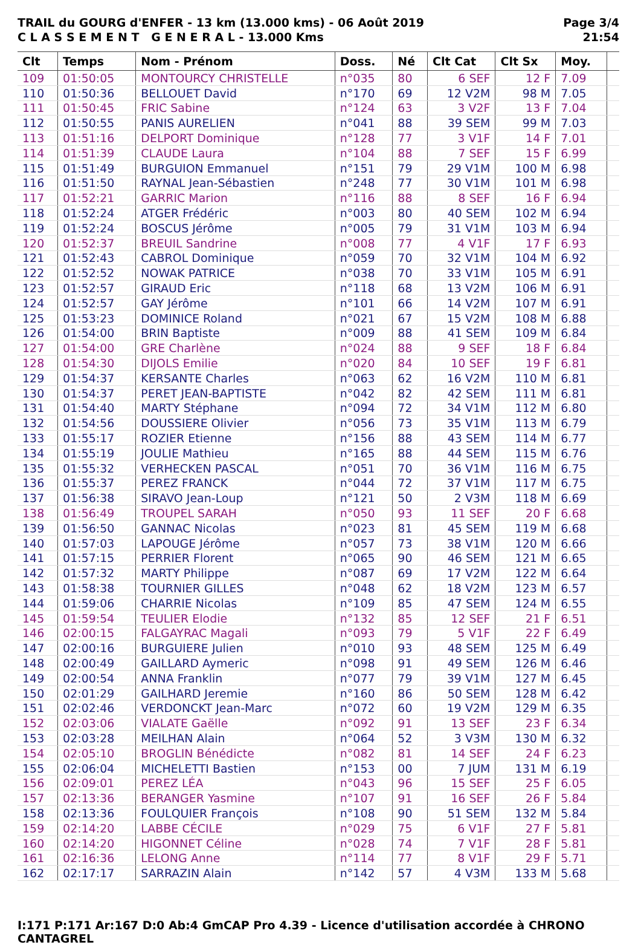TRAIL du GOURG d'ENFER - 13 km (13.000 kms) - 06 Août 2019
C L A S S E M E N T G E N E R A L - 13.000 Kms
Page 3/4
21:54
| Clt | Temps | Nom - Prénom | Doss. | Né | Clt Cat | Clt Sx | Moy. | |
| --- | --- | --- | --- | --- | --- | --- | --- | --- |
| 109 | 01:50:05 | MONTOURCY CHRISTELLE | n°035 | 80 | 6 SEF | 12 F | 7.09 | |
| 110 | 01:50:36 | BELLOUET David | n°170 | 69 | 12 V2M | 98 M | 7.05 | |
| 111 | 01:50:45 | FRIC Sabine | n°124 | 63 | 3 V2F | 13 F | 7.04 | |
| 112 | 01:50:55 | PANIS AURELIEN | n°041 | 88 | 39 SEM | 99 M | 7.03 | |
| 113 | 01:51:16 | DELPORT Dominique | n°128 | 77 | 3 V1F | 14 F | 7.01 | |
| 114 | 01:51:39 | CLAUDE Laura | n°104 | 88 | 7 SEF | 15 F | 6.99 | |
| 115 | 01:51:49 | BURGUION Emmanuel | n°151 | 79 | 29 V1M | 100 M | 6.98 | |
| 116 | 01:51:50 | RAYNAL Jean-Sébastien | n°248 | 77 | 30 V1M | 101 M | 6.98 | |
| 117 | 01:52:21 | GARRIC Marion | n°116 | 88 | 8 SEF | 16 F | 6.94 | |
| 118 | 01:52:24 | ATGER Frédéric | n°003 | 80 | 40 SEM | 102 M | 6.94 | |
| 119 | 01:52:24 | BOSCUS Jérôme | n°005 | 79 | 31 V1M | 103 M | 6.94 | |
| 120 | 01:52:37 | BREUIL Sandrine | n°008 | 77 | 4 V1F | 17 F | 6.93 | |
| 121 | 01:52:43 | CABROL Dominique | n°059 | 70 | 32 V1M | 104 M | 6.92 | |
| 122 | 01:52:52 | NOWAK PATRICE | n°038 | 70 | 33 V1M | 105 M | 6.91 | |
| 123 | 01:52:57 | GIRAUD Eric | n°118 | 68 | 13 V2M | 106 M | 6.91 | |
| 124 | 01:52:57 | GAY Jérôme | n°101 | 66 | 14 V2M | 107 M | 6.91 | |
| 125 | 01:53:23 | DOMINICE Roland | n°021 | 67 | 15 V2M | 108 M | 6.88 | |
| 126 | 01:54:00 | BRIN Baptiste | n°009 | 88 | 41 SEM | 109 M | 6.84 | |
| 127 | 01:54:00 | GRE Charlène | n°024 | 88 | 9 SEF | 18 F | 6.84 | |
| 128 | 01:54:30 | DIJOLS Emilie | n°020 | 84 | 10 SEF | 19 F | 6.81 | |
| 129 | 01:54:37 | KERSANTE Charles | n°063 | 62 | 16 V2M | 110 M | 6.81 | |
| 130 | 01:54:37 | PERET JEAN-BAPTISTE | n°042 | 82 | 42 SEM | 111 M | 6.81 | |
| 131 | 01:54:40 | MARTY Stéphane | n°094 | 72 | 34 V1M | 112 M | 6.80 | |
| 132 | 01:54:56 | DOUSSIERE Olivier | n°056 | 73 | 35 V1M | 113 M | 6.79 | |
| 133 | 01:55:17 | ROZIER Etienne | n°156 | 88 | 43 SEM | 114 M | 6.77 | |
| 134 | 01:55:19 | JOULIE Mathieu | n°165 | 88 | 44 SEM | 115 M | 6.76 | |
| 135 | 01:55:32 | VERHECKEN PASCAL | n°051 | 70 | 36 V1M | 116 M | 6.75 | |
| 136 | 01:55:37 | PEREZ FRANCK | n°044 | 72 | 37 V1M | 117 M | 6.75 | |
| 137 | 01:56:38 | SIRAVO Jean-Loup | n°121 | 50 | 2 V3M | 118 M | 6.69 | |
| 138 | 01:56:49 | TROUPEL SARAH | n°050 | 93 | 11 SEF | 20 F | 6.68 | |
| 139 | 01:56:50 | GANNAC Nicolas | n°023 | 81 | 45 SEM | 119 M | 6.68 | |
| 140 | 01:57:03 | LAPOUGE Jérôme | n°057 | 73 | 38 V1M | 120 M | 6.66 | |
| 141 | 01:57:15 | PERRIER Florent | n°065 | 90 | 46 SEM | 121 M | 6.65 | |
| 142 | 01:57:32 | MARTY Philippe | n°087 | 69 | 17 V2M | 122 M | 6.64 | |
| 143 | 01:58:38 | TOURNIER GILLES | n°048 | 62 | 18 V2M | 123 M | 6.57 | |
| 144 | 01:59:06 | CHARRIE Nicolas | n°109 | 85 | 47 SEM | 124 M | 6.55 | |
| 145 | 01:59:54 | TEULIER Elodie | n°132 | 85 | 12 SEF | 21 F | 6.51 | |
| 146 | 02:00:15 | FALGAYRAC Magali | n°093 | 79 | 5 V1F | 22 F | 6.49 | |
| 147 | 02:00:16 | BURGUIERE Julien | n°010 | 93 | 48 SEM | 125 M | 6.49 | |
| 148 | 02:00:49 | GAILLARD Aymeric | n°098 | 91 | 49 SEM | 126 M | 6.46 | |
| 149 | 02:00:54 | ANNA Franklin | n°077 | 79 | 39 V1M | 127 M | 6.45 | |
| 150 | 02:01:29 | GAILHARD Jeremie | n°160 | 86 | 50 SEM | 128 M | 6.42 | |
| 151 | 02:02:46 | VERDONCKT Jean-Marc | n°072 | 60 | 19 V2M | 129 M | 6.35 | |
| 152 | 02:03:06 | VIALATE Gaëlle | n°092 | 91 | 13 SEF | 23 F | 6.34 | |
| 153 | 02:03:28 | MEILHAN Alain | n°064 | 52 | 3 V3M | 130 M | 6.32 | |
| 154 | 02:05:10 | BROGLIN Bénédicte | n°082 | 81 | 14 SEF | 24 F | 6.23 | |
| 155 | 02:06:04 | MICHELETTI Bastien | n°153 | 00 | 7 JUM | 131 M | 6.19 | |
| 156 | 02:09:01 | PEREZ LÉA | n°043 | 96 | 15 SEF | 25 F | 6.05 | |
| 157 | 02:13:36 | BERANGER Yasmine | n°107 | 91 | 16 SEF | 26 F | 5.84 | |
| 158 | 02:13:36 | FOULQUIER François | n°108 | 90 | 51 SEM | 132 M | 5.84 | |
| 159 | 02:14:20 | LABBE CÉCILE | n°029 | 75 | 6 V1F | 27 F | 5.81 | |
| 160 | 02:14:20 | HIGONNET Céline | n°028 | 74 | 7 V1F | 28 F | 5.81 | |
| 161 | 02:16:36 | LELONG Anne | n°114 | 77 | 8 V1F | 29 F | 5.71 | |
| 162 | 02:17:17 | SARRAZIN Alain | n°142 | 57 | 4 V3M | 133 M | 5.68 | |
I:171 P:171 Ar:167 D:0 Ab:4 GmCAP Pro 4.39 - Licence d'utilisation accordée à CHRONO CANTAGREL